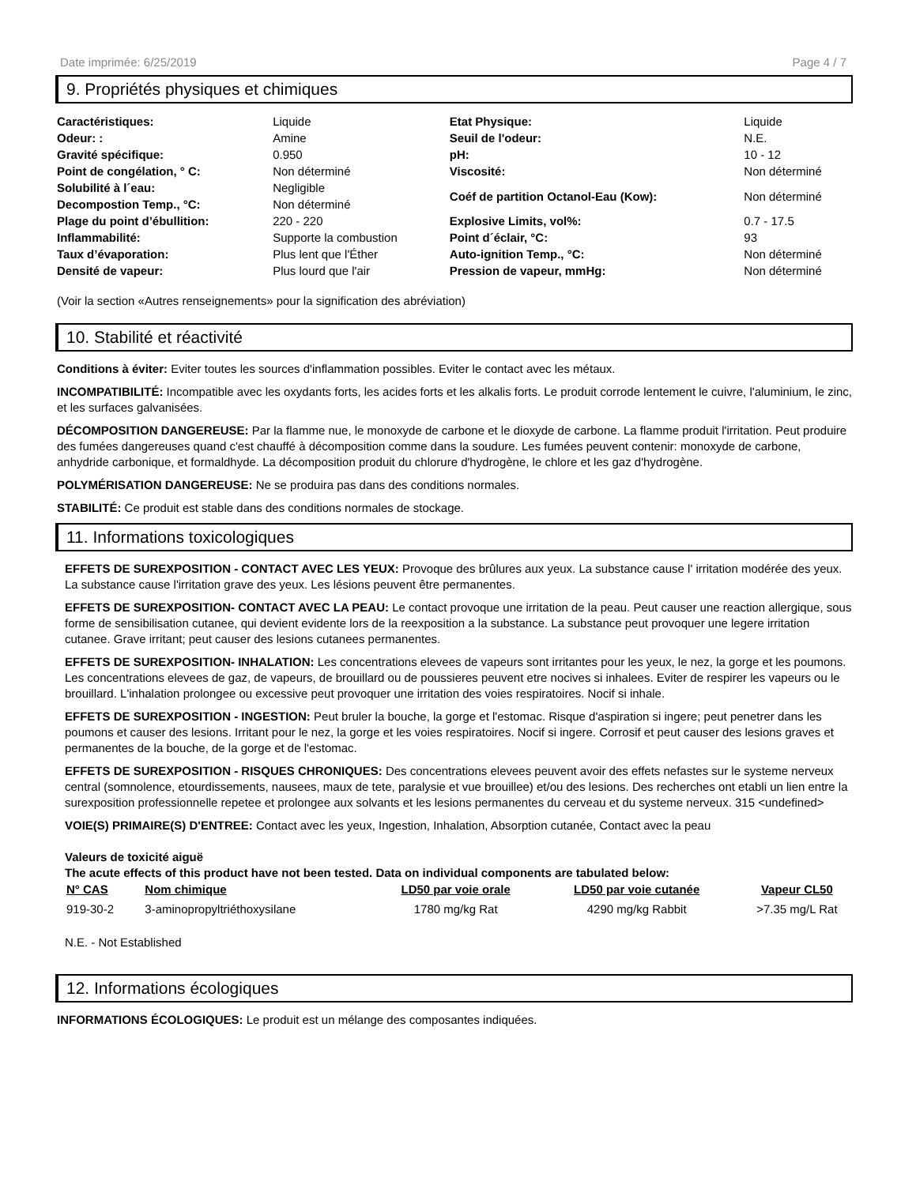Date imprimée: 6/25/2019 Page 4 / 7
9. Propriétés physiques et chimiques
| Caractéristiques: | Liquide | Etat Physique: | Liquide |
| Odeur: : | Amine | Seuil de l'odeur: | N.E. |
| Gravité spécifique: | 0.950 | pH: | 10 - 12 |
| Point de congélation, ° C: | Non déterminé | Viscosité: | Non déterminé |
| Solubilité à l´eau: | Negligible | Coéf de partition Octanol-Eau (Kow): | Non déterminé |
| Decompostion Temp., °C: | Non déterminé | | |
| Plage du point d’ébullition: | 220 - 220 | Explosive Limits, vol%: | 0.7 - 17.5 |
| Inflammabilité: | Supporte la combustion | Point d´éclair, °C: | 93 |
| Taux d’évaporation: | Plus lent que l'Éther | Auto-ignition Temp., °C: | Non déterminé |
| Densité de vapeur: | Plus lourd que l'air | Pression de vapeur, mmHg: | Non déterminé |
(Voir la section «Autres renseignements» pour la signification des abréviation)
10. Stabilité et réactivité
Conditions à éviter: Eviter toutes les sources d'inflammation possibles. Eviter le contact avec les métaux.
INCOMPATIBILITÉ: Incompatible avec les oxydants forts, les acides forts et les alkalis forts. Le produit corrode lentement le cuivre, l'aluminium, le zinc, et les surfaces galvanisées.
DÉCOMPOSITION DANGEREUSE: Par la flamme nue, le monoxyde de carbone et le dioxyde de carbone. La flamme produit l'irritation. Peut produire des fumées dangereuses quand c'est chauffé à décomposition comme dans la soudure. Les fumées peuvent contenir: monoxyde de carbone, anhydride carbonique, et formaldhyde. La décomposition produit du chlorure d'hydrogène, le chlore et les gaz d'hydrogène.
POLYMÉRISATION DANGEREUSE: Ne se produira pas dans des conditions normales.
STABILITÉ: Ce produit est stable dans des conditions normales de stockage.
11. Informations toxicologiques
EFFETS DE SUREXPOSITION - CONTACT AVEC LES YEUX: Provoque des brûlures aux yeux. La substance cause l' irritation modérée des yeux. La substance cause l'irritation grave des yeux. Les lésions peuvent être permanentes.
EFFETS DE SUREXPOSITION- CONTACT AVEC LA PEAU: Le contact provoque une irritation de la peau. Peut causer une reaction allergique, sous forme de sensibilisation cutanee, qui devient evidente lors de la reexposition a la substance. La substance peut provoquer une legere irritation cutanee. Grave irritant; peut causer des lesions cutanees permanentes.
EFFETS DE SUREXPOSITION- INHALATION: Les concentrations elevees de vapeurs sont irritantes pour les yeux, le nez, la gorge et les poumons. Les concentrations elevees de gaz, de vapeurs, de brouillard ou de poussieres peuvent etre nocives si inhalees. Eviter de respirer les vapeurs ou le brouillard. L'inhalation prolongee ou excessive peut provoquer une irritation des voies respiratoires. Nocif si inhale.
EFFETS DE SUREXPOSITION - INGESTION: Peut bruler la bouche, la gorge et l'estomac. Risque d'aspiration si ingere; peut penetrer dans les poumons et causer des lesions. Irritant pour le nez, la gorge et les voies respiratoires. Nocif si ingere. Corrosif et peut causer des lesions graves et permanentes de la bouche, de la gorge et de l'estomac.
EFFETS DE SUREXPOSITION - RISQUES CHRONIQUES: Des concentrations elevees peuvent avoir des effets nefastes sur le systeme nerveux central (somnolence, etourdissements, nausees, maux de tete, paralysie et vue brouillee) et/ou des lesions. Des recherches ont etabli un lien entre la surexposition professionnelle repetee et prolongee aux solvants et les lesions permanentes du cerveau et du systeme nerveux. 315 <undefined>
VOIE(S) PRIMAIRE(S) D'ENTREE: Contact avec les yeux, Ingestion, Inhalation, Absorption cutanée, Contact avec la peau
Valeurs de toxicité aiguë
The acute effects of this product have not been tested. Data on individual components are tabulated below:
| N° CAS | Nom chimique | LD50 par voie orale | LD50 par voie cutanée | Vapeur CL50 |
| --- | --- | --- | --- | --- |
| 919-30-2 | 3-aminopropyltriéthoxysilane | 1780 mg/kg Rat | 4290 mg/kg Rabbit | >7.35 mg/L Rat |
N.E. - Not Established
12. Informations écologiques
INFORMATIONS ÉCOLOGIQUES: Le produit est un mélange des composantes indiquées.